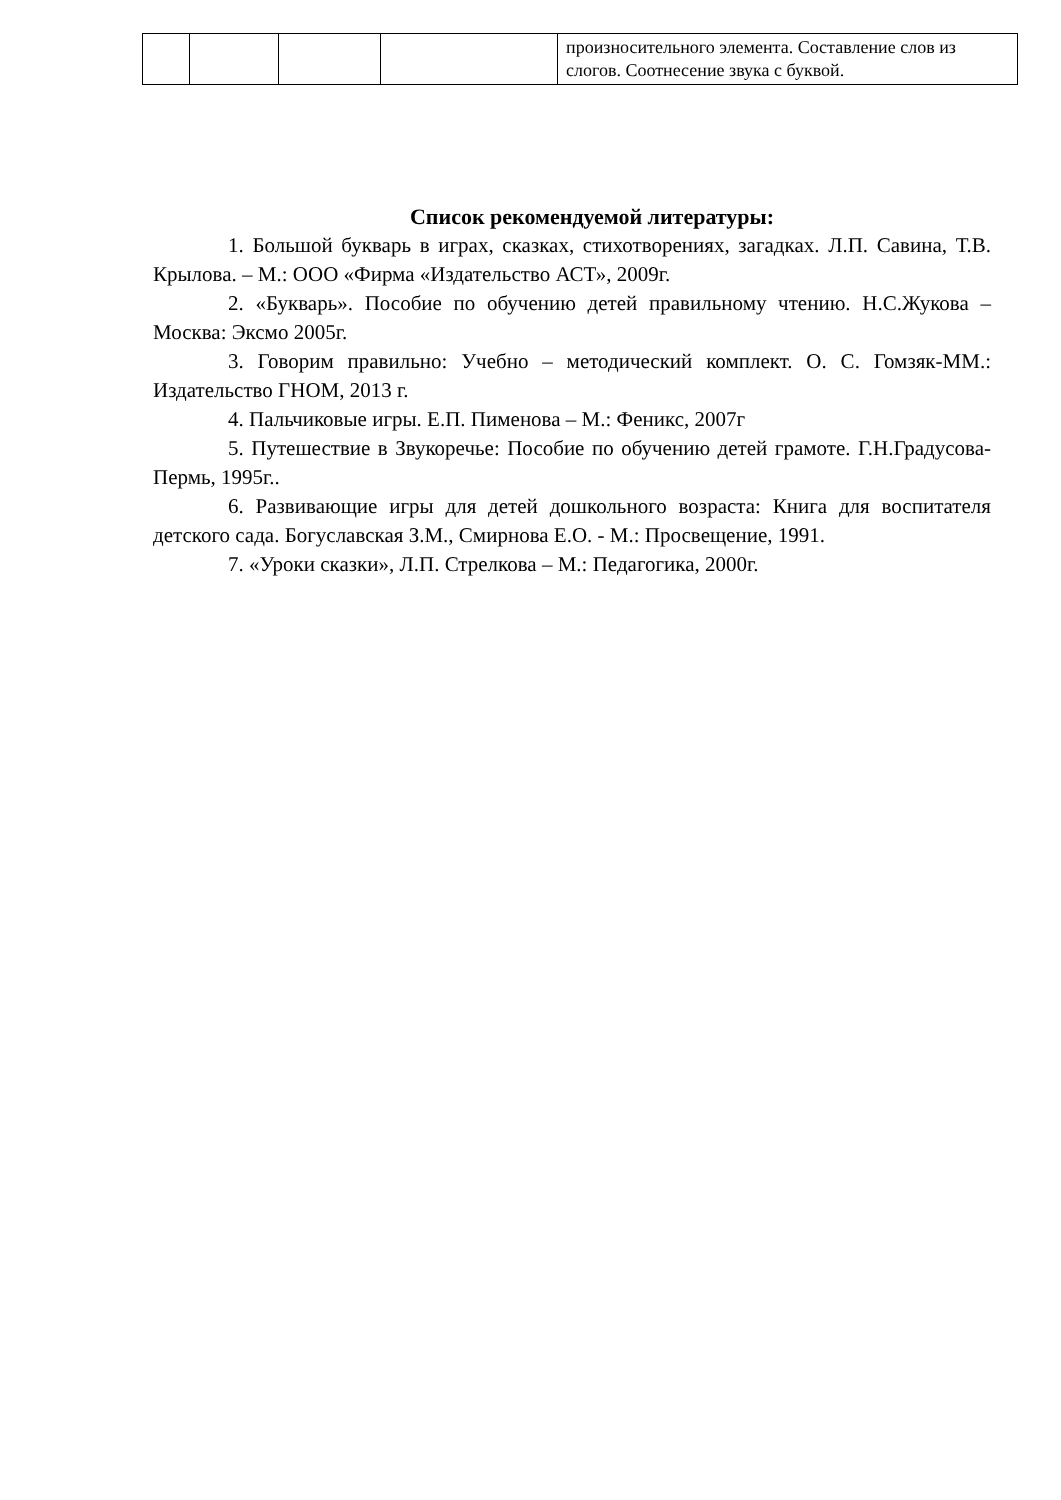| | | | | произносительного элемента. Составление слов из слогов. Соотнесение звука с буквой. |
Список рекомендуемой литературы:
1. Большой букварь в играх, сказках, стихотворениях, загадках. Л.П. Савина, Т.В. Крылова. – М.: ООО «Фирма «Издательство АСТ», 2009г.
2. «Букварь». Пособие по обучению детей правильному чтению. Н.С.Жукова – Москва: Эксмо 2005г.
3. Говорим правильно: Учебно – методический комплект. О. С. Гомзяк-ММ.: Издательство ГНОМ, 2013 г.
4. Пальчиковые игры. Е.П. Пименова – М.: Феникс, 2007г
5. Путешествие в Звукоречье: Пособие по обучению детей грамоте. Г.Н.Градусова- Пермь, 1995г..
6. Развивающие игры для детей дошкольного возраста: Книга для воспитателя детского сада. Богуславская З.М., Смирнова Е.О. - М.: Просвещение, 1991.
7. «Уроки сказки», Л.П. Стрелкова – М.: Педагогика, 2000г.